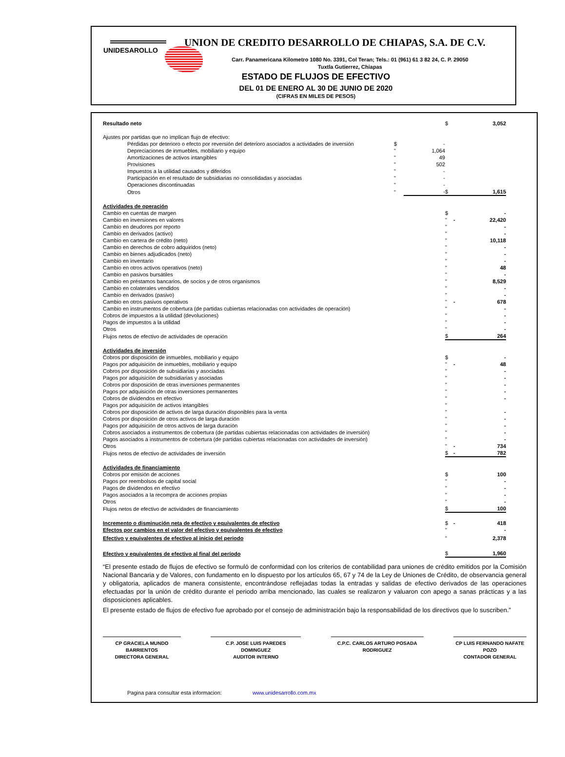UNION DE CREDITO DESARROLLO DE CHIAPAS, S.A. DE C.V.
UNIDESAROLLO
Carr. Panamericana Kilometro 1080 No. 3391, Col Teran; Tels.: 01 (961) 61 3 82 24, C. P. 29050
Tuxtla Gutierrez, Chiapas
ESTADO DE FLUJOS DE EFECTIVO
DEL 01 DE ENERO AL 30 DE JUNIO DE 2020
(CIFRAS EN MILES DE PESOS)
| Resultado neto | | | $ | | 3,052 |
| Ajustes por partidas que no implican flujo de efectivo: | | | | | |
| Pérdidas por deterioro o efecto por reversión del deterioro asociados a actividades de inversión | $ | - | | | |
| Depreciaciones de inmuebles, mobiliario y equipo | " | 1,064 | | | |
| Amortizaciones de activos intangibles | " | 49 | | | |
| Provisiones | " | 502 | | | |
| Impuestos a la utilidad causados y diferidos | " | - | | | |
| Participación en el resultado de subsidiarias no consolidadas y asociadas | " | - | | | |
| Operaciones discontinuadas | " | - | | | |
| Otros | " | - | $ | | 1,615 |
| Actividades de operación | | | | | |
| Cambio en cuentas de margen | | | $ | | - |
| Cambio en inversiones en valores | | | " | - | 22,420 |
| Cambio en deudores por reporto | | | " | | - |
| Cambio en derivados (activo) | | | " | | - |
| Cambio en cartera de crédito (neto) | | | " | | 10,118 |
| Cambio en derechos de cobro adquiridos (neto) | | | " | | - |
| Cambio en bienes adjudicados (neto) | | | " | | - |
| Cambio en inventario | | | " | | - |
| Cambio en otros activos operativos (neto) | | | " | | 48 |
| Cambio en pasivos bursátiles | | | " | | - |
| Cambio en préstamos bancarios, de socios y de otros organismos | | | " | | 8,529 |
| Cambio en colaterales vendidos | | | " | | - |
| Cambio en derivados (pasivo) | | | " | | - |
| Cambio en otros pasivos operativos | | | " | - | 678 |
| Cambio en instrumentos de cobertura (de partidas cubiertas relacionadas con actividades de operación) | | | " | | - |
| Cobros de impuestos a la utilidad (devoluciones) | | | " | | - |
| Pagos de impuestos a la utilidad | | | " | | - |
| Otros | | | " | | - |
| Flujos netos de efectivo de actividades de operación | | | $ | | 264 |
| Actividades de inversión | | | | | |
| Cobros por disposición de inmuebles, mobiliario y equipo | | | $ | | - |
| Pagos por adquisición de inmuebles, mobiliario y equipo | | | " | - | 48 |
| Cobros por disposición de subsidiarias y asociadas | | | " | | - |
| Pagos por adquisición de subsidiarias y asociadas | | | " | | - |
| Cobros por disposición de otras inversiones permanentes | | | " | | - |
| Pagos por adquisición de otras inversiones permanentes | | | " | | - |
| Cobros de dividendos en efectivo | | | " | | - |
| Pagos por adquisición de activos intangibles | | | " | | |
| Cobros por disposición de activos de larga duración disponibles para la venta | | | " | | - |
| Cobros por disposición de otros activos de larga duración | | | " | | - |
| Pagos por adquisición de otros activos de larga duración | | | " | | - |
| Cobros asociados a instrumentos de cobertura (de partidas cubiertas relacionadas con actividades de inversión) | | | " | | - |
| Pagos asociados a instrumentos de cobertura (de partidas cubiertas relacionadas con actividades de inversión) | | | " | | - |
| Otros | | | " | - | 734 |
| Flujos netos de efectivo de actividades de inversión | | | $ | - | 782 |
| Actividades de financiamiento | | | | | |
| Cobros por emisión de acciones | | | $ | | 100 |
| Pagos por reembolsos de capital social | | | " | | - |
| Pagos de dividendos en efectivo | | | " | | - |
| Pagos asociados a la recompra de acciones propias | | | " | | - |
| Otros | | | " | | - |
| Flujos netos de efectivo de actividades de financiamiento | | | $ | | 100 |
| Incremento o disminución neta de efectivo y equivalentes de efectivo | | | $ | - | 418 |
| Efectos por cambios en el valor del efectivo y equivalentes de efectivo | | | " | | - |
| Efectivo y equivalentes de efectivo al inicio del periodo | | | " | | 2,378 |
| Efectivo y equivalentes de efectivo al final del período | | | $ | | 1,960 |
“El presente estado de flujos de efectivo se formuló de conformidad con los criterios de contabilidad para uniones de crédito emitidos por la Comisión Nacional Bancaria y de Valores, con fundamento en lo dispuesto por los artículos 65, 67 y 74 de la Ley de Uniones de Crédito, de observancia general y obligatoria, aplicados de manera consistente, encontrándose reflejadas todas la entradas y salidas de efectivo derivados de las operaciones efectuadas por la unión de crédito durante el periodo arriba mencionado, las cuales se realizaron y valuaron con apego a sanas prácticas y a las disposiciones aplicables.
El presente estado de flujos de efectivo fue aprobado por el consejo de administración bajo la responsabilidad de los directivos que lo suscriben.”
CP GRACIELA MUNDO
BARRIENTOS
DIRECTORA GENERAL
C.P. JOSE LUIS PAREDES DOMINGUEZ
AUDITOR INTERNO
C.P.C. CARLOS ARTURO POSADA
RODRIGUEZ
CP LUIS FERNANDO NAFATE
POZO
CONTADOR GENERAL
Pagina para consultar esta informacion: www.unidesarrollo.com.mx